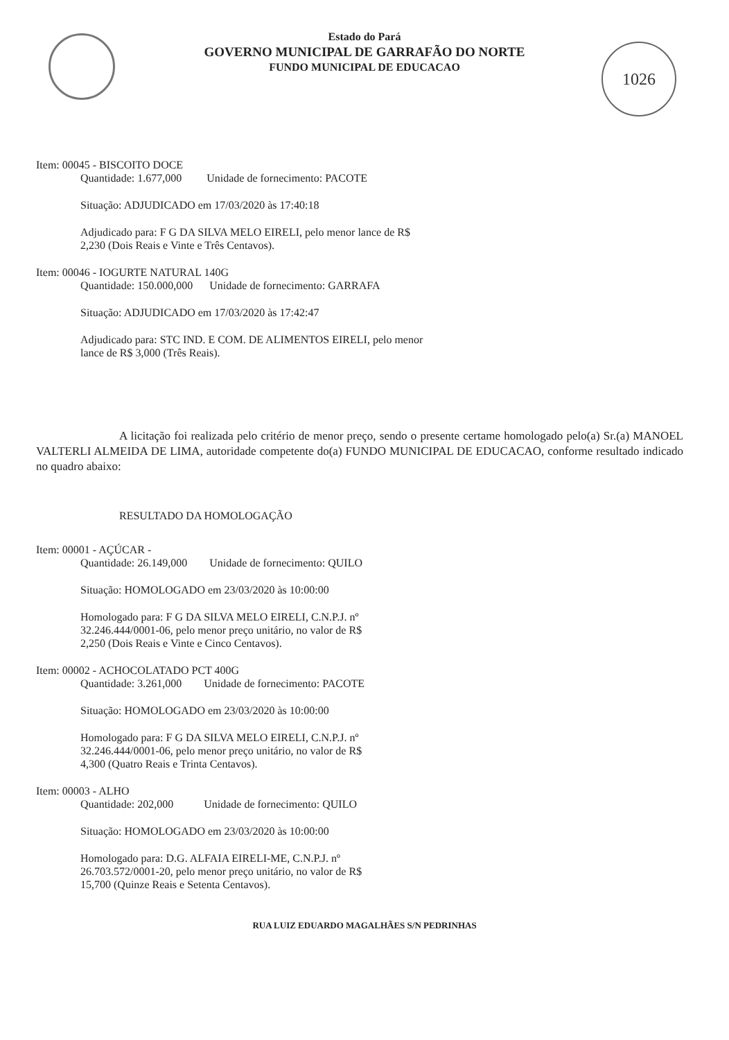1026
Estado do Pará
GOVERNO MUNICIPAL DE GARRAFÃO DO NORTE
FUNDO MUNICIPAL DE EDUCACAO
Item: 00045 - BISCOITO DOCE
Quantidade: 1.677,000 Unidade de fornecimento: PACOTE
Situação: ADJUDICADO em 17/03/2020 às 17:40:18
Adjudicado para: F G DA SILVA MELO EIRELI, pelo menor lance de R$
2,230 (Dois Reais e Vinte e Três Centavos).
Item: 00046 - IOGURTE NATURAL 140G
Quantidade: 150.000,000 Unidade de fornecimento: GARRAFA
Situação: ADJUDICADO em 17/03/2020 às 17:42:47
Adjudicado para: STC IND. E COM. DE ALIMENTOS EIRELI, pelo menor
lance de R$ 3,000 (Três Reais).
A licitação foi realizada pelo critério de menor preço, sendo o presente certame homologado pelo(a) Sr.(a) MANOEL VALTERLI ALMEIDA DE LIMA, autoridade competente do(a) FUNDO MUNICIPAL DE EDUCACAO, conforme resultado indicado no quadro abaixo:
RESULTADO DA HOMOLOGAÇÃO
Item: 00001 - AÇÚCAR -
Quantidade: 26.149,000 Unidade de fornecimento: QUILO
Situação: HOMOLOGADO em 23/03/2020 às 10:00:00
Homologado para: F G DA SILVA MELO EIRELI, C.N.P.J. nº
32.246.444/0001-06, pelo menor preço unitário, no valor de R$
2,250 (Dois Reais e Vinte e Cinco Centavos).
Item: 00002 - ACHOCOLATADO PCT 400G
Quantidade: 3.261,000 Unidade de fornecimento: PACOTE
Situação: HOMOLOGADO em 23/03/2020 às 10:00:00
Homologado para: F G DA SILVA MELO EIRELI, C.N.P.J. nº
32.246.444/0001-06, pelo menor preço unitário, no valor de R$
4,300 (Quatro Reais e Trinta Centavos).
Item: 00003 - ALHO
Quantidade: 202,000 Unidade de fornecimento: QUILO
Situação: HOMOLOGADO em 23/03/2020 às 10:00:00
Homologado para: D.G. ALFAIA EIRELI-ME, C.N.P.J. nº
26.703.572/0001-20, pelo menor preço unitário, no valor de R$
15,700 (Quinze Reais e Setenta Centavos).
RUA LUIZ EDUARDO MAGALHÃES S/N PEDRINHAS